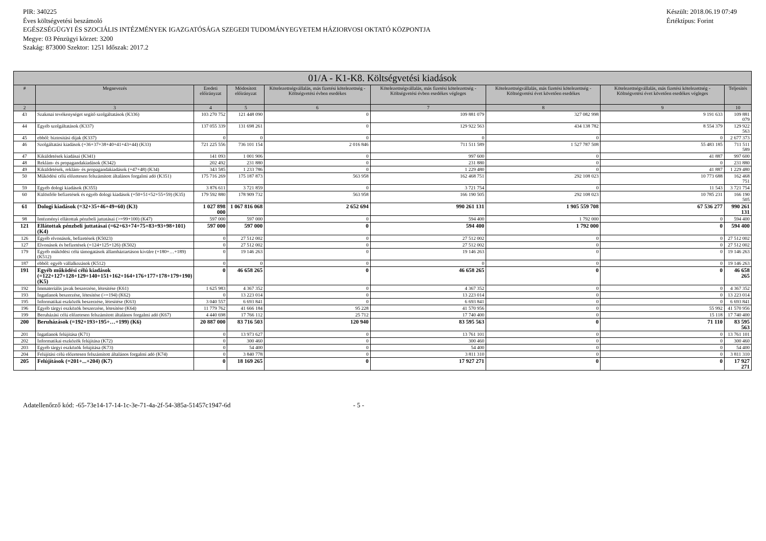Készült: 2018.06.19 07:49
Értéktípus: Forint
PIR: 340225
Éves költségvetési beszámoló
EGÉSZSÉGÜGYI ÉS SZOCIÁLIS INTÉZMÉNYEK IGAZGATÓSÁGA SZEGEDI TUDOMÁNYEGYETEM HÁZIORVOSI OKTATÓ KÖZPONTJA
Megye: 03 Pénzügyi körzet: 3200
Szakág: 873000 Szektor: 1251 Időszak: 2017.2
| 01/A - K1-K8. Költségvetési kiadások | | | | | | | | |
| --- | --- | --- | --- | --- | --- | --- | --- | --- |
| # | Megnevezés | Eredeti előirányzat | Módosított előirányzat | Kötelezettségvállalás, más fizetési kötelezettség - Költségvetési évben esedékes | Kötelezettségvállalás, más fizetési kötelezettség - Költségvetési évben esedékes végleges | Kötelezettségvállalás, más fizetési kötelezettség - Költségvetési évet követően esedékes | Kötelezettségvállalás, más fizetési kötelezettség - Költségvetési évet követően esedékes végleges | Teljesítés |
| 2 | 3 | 4 | 5 | 6 | 7 | 8 | 9 | 10 |
| 43 | Szakmai tevékenységet segítő szolgáltatások (K336) | 103 270 752 | 121 448 090 | 0 | 109 881 079 | 327 082 998 | 9 191 633 | 109 881 079 |
| 44 | Egyéb szolgáltatások (K337) | 137 055 339 | 131 698 261 | 0 | 129 922 563 | 434 138 782 | 8 554 379 | 129 922 563 |
| 45 | ebből: biztosítási díjak (K337) | 0 | 0 | 0 | 0 | 0 | 0 | 2 677 373 |
| 46 | Szolgáltatási kiadások (=36+37+38+40+41+43+44) (K33) | 721 225 556 | 736 101 154 | 2 016 846 | 711 511 589 | 1 527 787 508 | 55 483 185 | 711 511 589 |
| 47 | Kiküldetések kiadásai (K341) | 141 093 | 1 001 906 | 0 | 997 600 | 0 | 41 887 | 997 600 |
| 48 | Reklám- és propagandakiadások (K342) | 202 492 | 231 880 | 0 | 231 880 | 0 | 0 | 231 880 |
| 49 | Kiküldetések, reklám- és propagandakiadások (=47+48) (K34) | 343 585 | 1 233 786 | 0 | 1 229 480 | 0 | 41 887 | 1 229 480 |
| 50 | Működési célú előzetesen felszámított általános forgalmi adó (K351) | 175 716 269 | 175 187 873 | 563 958 | 162 468 751 | 292 108 023 | 10 773 688 | 162 468 751 |
| 59 | Egyéb dologi kiadások (K355) | 3 876 611 | 3 721 859 | 0 | 3 721 754 | 0 | 11 543 | 3 721 754 |
| 60 | Különféle befizetések és egyéb dologi kiadások (=50+51+52+55+59) (K35) | 179 592 880 | 178 909 732 | 563 958 | 166 190 505 | 292 108 023 | 10 785 231 | 166 190 505 |
| 61 | Dologi kiadások (=32+35+46+49+60) (K3) | 1 027 898 000 | 1 067 816 068 | 2 652 694 | 990 261 131 | 1 905 559 708 | 67 536 277 | 990 261 131 |
| 98 | Intézményi ellátottak pénzbeli juttatásai (>=99+100) (K47) | 597 000 | 597 000 | 0 | 594 400 | 1 792 000 | 0 | 594 400 |
| 121 | Ellátottak pénzbeli juttatásai (=62+63+74+75+83+93+98+101) (K4) | 597 000 | 597 000 | 0 | 594 400 | 1 792 000 | 0 | 594 400 |
| 126 | Egyéb elvonások, befizetések (K5023) | 0 | 27 512 002 | 0 | 27 512 002 | 0 | 0 | 27 512 002 |
| 127 | Elvonások és befizetések (=124+125+126) (K502) | 0 | 27 512 002 | 0 | 27 512 002 | 0 | 0 | 27 512 002 |
| 179 | Egyéb működési célú támogatások államháztartáson kívülre (=180+…+189) (K512) | 0 | 19 146 263 | 0 | 19 146 263 | 0 | 0 | 19 146 263 |
| 187 | ebből: egyéb vállalkozások (K512) | 0 | 0 | 0 | 0 | 0 | 0 | 19 146 263 |
| 191 | Egyéb működési célú kiadások (=122+127+128+129+140+151+162+164+176+177+178+179+190) (K5) | 0 | 46 658 265 | 0 | 46 658 265 | 0 | 0 | 46 658 265 |
| 192 | Immateriális javak beszerzése, létesítése (K61) | 1 625 983 | 4 367 352 | 0 | 4 367 352 | 0 | 0 | 4 367 352 |
| 193 | Ingatlanok beszerzése, létesítése (>=194) (K62) | 0 | 13 223 014 | 0 | 13 223 014 | 0 | 0 | 13 223 014 |
| 195 | Informatikai eszközök beszerzése, létesítése (K63) | 3 040 557 | 6 693 841 | 0 | 6 693 841 | 0 | 0 | 6 693 841 |
| 196 | Egyéb tárgyi eszközök beszerzése, létesítése (K64) | 11 779 762 | 41 666 184 | 95 228 | 41 570 956 | 0 | 55 992 | 41 570 956 |
| 199 | Beruházási célú előzetesen felszámított általános forgalmi adó (K67) | 4 440 698 | 17 766 112 | 25 712 | 17 740 400 | 0 | 15 118 | 17 740 400 |
| 200 | Beruházások (=192+193+195+…+199) (K6) | 20 887 000 | 83 716 503 | 120 940 | 83 595 563 | 0 | 71 110 | 83 595 563 |
| 201 | Ingatlanok felújítása (K71) | 0 | 13 973 627 | 0 | 13 761 101 | 0 | 0 | 13 761 101 |
| 202 | Informatikai eszközök felújítása (K72) | 0 | 300 460 | 0 | 300 460 | 0 | 0 | 300 460 |
| 203 | Egyéb tárgyi eszközök felújítása (K73) | 0 | 54 400 | 0 | 54 400 | 0 | 0 | 54 400 |
| 204 | Felújítási célú előzetesen felszámított általános forgalmi adó (K74) | 0 | 3 840 778 | 0 | 3 811 310 | 0 | 0 | 3 811 310 |
| 205 | Felújítások (=201+...+204) (K7) | 0 | 18 169 265 | 0 | 17 927 271 | 0 | 0 | 17 927 271 |
Adatellenőrző kód: -65-73e14-17-14-1c-3e-71-4a-2f-54-385a-51457c1947-6d - 5 -